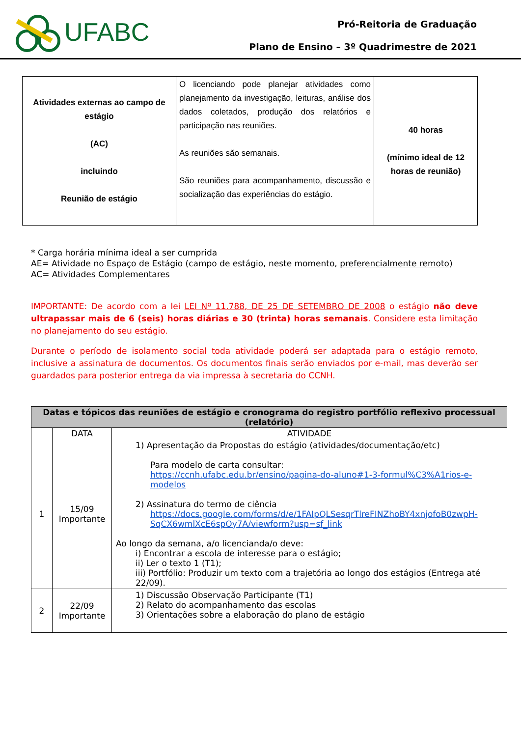UFABC
Pró-Reitoria de Graduação
Plano de Ensino – 3º Quadrimestre de 2021
| Atividades externas ao campo de estágio (AC) incluindo Reunião de estágio | O licenciando pode planejar atividades como planejamento da investigação, leituras, análise dos dados coletados, produção dos relatórios e participação nas reuniões. As reuniões são semanais. São reuniões para acompanhamento, discussão e socialização das experiências do estágio. | 40 horas (mínimo ideal de 12 horas de reunião) |
* Carga horária mínima ideal a ser cumprida
AE= Atividade no Espaço de Estágio (campo de estágio, neste momento, preferencialmente remoto)
AC= Atividades Complementares
IMPORTANTE: De acordo com a lei LEI Nº 11.788, DE 25 DE SETEMBRO DE 2008 o estágio não deve ultrapassar mais de 6 (seis) horas diárias e 30 (trinta) horas semanais. Considere esta limitação no planejamento do seu estágio.
Durante o período de isolamento social toda atividade poderá ser adaptada para o estágio remoto, inclusive a assinatura de documentos. Os documentos finais serão enviados por e-mail, mas deverão ser guardados para posterior entrega da via impressa à secretaria do CCNH.
| Datas e tópicos das reuniões de estágio e cronograma do registro portfólio reflexivo processual (relatório) | | |
| --- | --- | --- |
| | DATA | ATIVIDADE |
| 1 | 15/09 Importante | 1) Apresentação da Propostas do estágio (atividades/documentação/etc) Para modelo de carta consultar: https://ccnh.ufabc.edu.br/ensino/pagina-do-aluno#1-3-formul%C3%A1rios-e-modelos 2) Assinatura do termo de ciência https://docs.google.com/forms/d/e/1FAIpQLSesqrTlreFINZhoBY4xnjofoB0zwpH-SqCX6wmlXcE6spOy7A/viewform?usp=sf_link Ao longo da semana, a/o licencianda/o deve: i) Encontrar a escola de interesse para o estágio; ii) Ler o texto 1 (T1); iii) Portfólio: Produzir um texto com a trajetória ao longo dos estágios (Entrega até 22/09). |
| 2 | 22/09 Importante | 1) Discussão Observação Participante (T1) 2) Relato do acompanhamento das escolas 3) Orientações sobre a elaboração do plano de estágio |